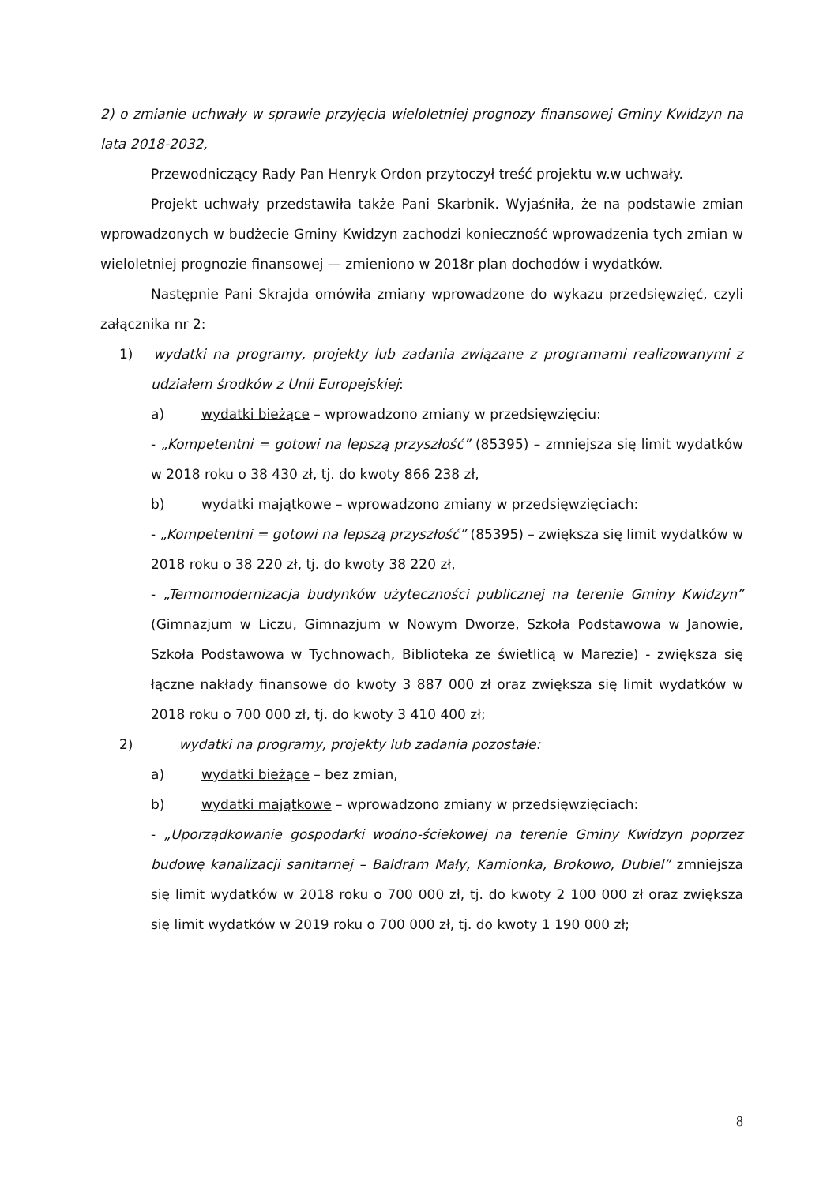2) o zmianie uchwały w sprawie przyjęcia wieloletniej prognozy finansowej Gminy Kwidzyn na lata 2018-2032,
Przewodniczący Rady Pan Henryk Ordon przytoczył treść projektu w.w uchwały.
Projekt uchwały przedstawiła także Pani Skarbnik. Wyjaśniła, że na podstawie zmian wprowadzonych w budżecie Gminy Kwidzyn zachodzi konieczność wprowadzenia tych zmian w wieloletniej prognozie finansowej — zmieniono w 2018r plan dochodów i wydatków.
Następnie Pani Skrajda omówiła zmiany wprowadzone do wykazu przedsięwzięć, czyli załącznika nr 2:
1) wydatki na programy, projekty lub zadania związane z programami realizowanymi z udziałem środków z Unii Europejskiej:
a) wydatki bieżące – wprowadzono zmiany w przedsięwzięciu:
- „Kompetentni = gotowi na lepszą przyszłość” (85395) – zmniejsza się limit wydatków w 2018 roku o 38 430 zł, tj. do kwoty 866 238 zł,
b) wydatki majątkowe – wprowadzono zmiany w przedsięwzięciach:
- „Kompetentni = gotowi na lepszą przyszłość” (85395) – zwiększa się limit wydatków w 2018 roku o 38 220 zł, tj. do kwoty 38 220 zł,
- „Termomodernizacja budynków użyteczności publicznej na terenie Gminy Kwidzyn” (Gimnazjum w Liczu, Gimnazjum w Nowym Dworze, Szkoła Podstawowa w Janowie, Szkoła Podstawowa w Tychnowach, Biblioteka ze świetlicą w Marezie) - zwiększa się łączne nakłady finansowe do kwoty 3 887 000 zł oraz zwiększa się limit wydatków w 2018 roku o 700 000 zł, tj. do kwoty 3 410 400 zł;
2) wydatki na programy, projekty lub zadania pozostałe:
a) wydatki bieżące – bez zmian,
b) wydatki majątkowe – wprowadzono zmiany w przedsięwzięciach:
- „Uporządkowanie gospodarki wodno-ściekowej na terenie Gminy Kwidzyn poprzez budowę kanalizacji sanitarnej – Baldram Mały, Kamionka, Brokowo, Dubiel” zmniejsza się limit wydatków w 2018 roku o 700 000 zł, tj. do kwoty 2 100 000 zł oraz zwiększa się limit wydatków w 2019 roku o 700 000 zł, tj. do kwoty 1 190 000 zł;
8